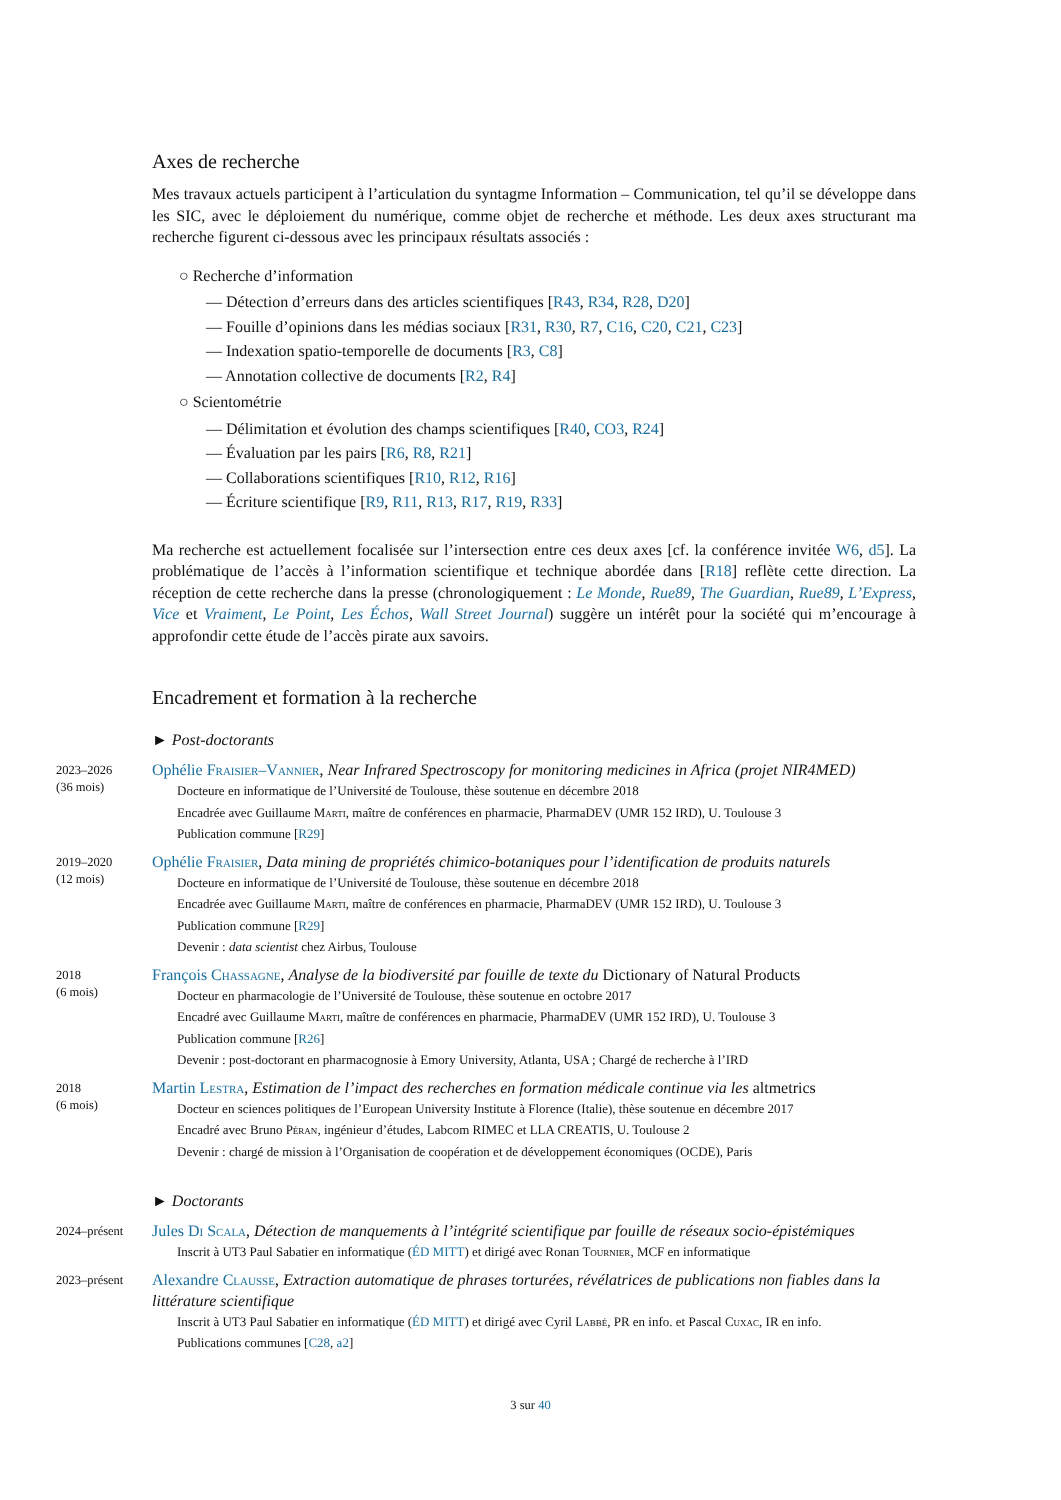Axes de recherche
Mes travaux actuels participent à l’articulation du syntagme Information – Communication, tel qu’il se développe dans les SIC, avec le déploiement du numérique, comme objet de recherche et méthode. Les deux axes structurant ma recherche figurent ci-dessous avec les principaux résultats associés :
○ Recherche d’information
— Détection d’erreurs dans des articles scientifiques [R43, R34, R28, D20]
— Fouille d’opinions dans les médias sociaux [R31, R30, R7, C16, C20, C21, C23]
— Indexation spatio-temporelle de documents [R3, C8]
— Annotation collective de documents [R2, R4]
○ Scientométrie
— Délimitation et évolution des champs scientifiques [R40, CO3, R24]
— Évaluation par les pairs [R6, R8, R21]
— Collaborations scientifiques [R10, R12, R16]
— Écriture scientifique [R9, R11, R13, R17, R19, R33]
Ma recherche est actuellement focalisée sur l’intersection entre ces deux axes [cf. la conférence invitée W6, d5]. La problématique de l’accès à l’information scientifique et technique abordée dans [R18] reflète cette direction. La réception de cette recherche dans la presse (chronologiquement : Le Monde, Rue89, The Guardian, Rue89, L’Express, Vice et Vraiment, Le Point, Les Échos, Wall Street Journal) suggère un intérêt pour la société qui m’encourage à approfondir cette étude de l’accès pirate aux savoirs.
Encadrement et formation à la recherche
► Post-doctorants
2023–2026
(36 mois)
Ophélie Fraisier–Vannier, Near Infrared Spectroscopy for monitoring medicines in Africa (projet NIR4MED)
Docteure en informatique de l’Université de Toulouse, thèse soutenue en décembre 2018
Encadrée avec Guillaume Marti, maître de conférences en pharmacie, PharmaDEV (UMR 152 IRD), U. Toulouse 3
Publication commune [R29]
2019–2020
(12 mois)
Ophélie Fraisier, Data mining de propriétés chimico-botaniques pour l’identification de produits naturels
Docteure en informatique de l’Université de Toulouse, thèse soutenue en décembre 2018
Encadrée avec Guillaume Marti, maître de conférences en pharmacie, PharmaDEV (UMR 152 IRD), U. Toulouse 3
Publication commune [R29]
Devenir : data scientist chez Airbus, Toulouse
2018
(6 mois)
François Chassagne, Analyse de la biodiversité par fouille de texte du Dictionary of Natural Products
Docteur en pharmacologie de l’Université de Toulouse, thèse soutenue en octobre 2017
Encadré avec Guillaume Marti, maître de conférences en pharmacie, PharmaDEV (UMR 152 IRD), U. Toulouse 3
Publication commune [R26]
Devenir : post-doctorant en pharmacognosie à Emory University, Atlanta, USA ; Chargé de recherche à l’IRD
2018
(6 mois)
Martin Lestra, Estimation de l’impact des recherches en formation médicale continue via les altmetrics
Docteur en sciences politiques de l’European University Institute à Florence (Italie), thèse soutenue en décembre 2017
Encadré avec Bruno Péran, ingénieur d’études, Labcom RIMEC et LLA CREATIS, U. Toulouse 2
Devenir : chargé de mission à l’Organisation de coopération et de développement économiques (OCDE), Paris
► Doctorants
2024–présent
Jules Di Scala, Détection de manquements à l’intégrité scientifique par fouille de réseaux socio-épistémiques
Inscrit à UT3 Paul Sabatier en informatique (ÉD MITT) et dirigé avec Ronan Tournier, MCF en informatique
2023–présent
Alexandre Clausse, Extraction automatique de phrases torturées, révélatrices de publications non fiables dans la littérature scientifique
Inscrit à UT3 Paul Sabatier en informatique (ÉD MITT) et dirigé avec Cyril Labbé, PR en info. et Pascal Cuxac, IR en info.
Publications communes [C28, a2]
3 sur 40